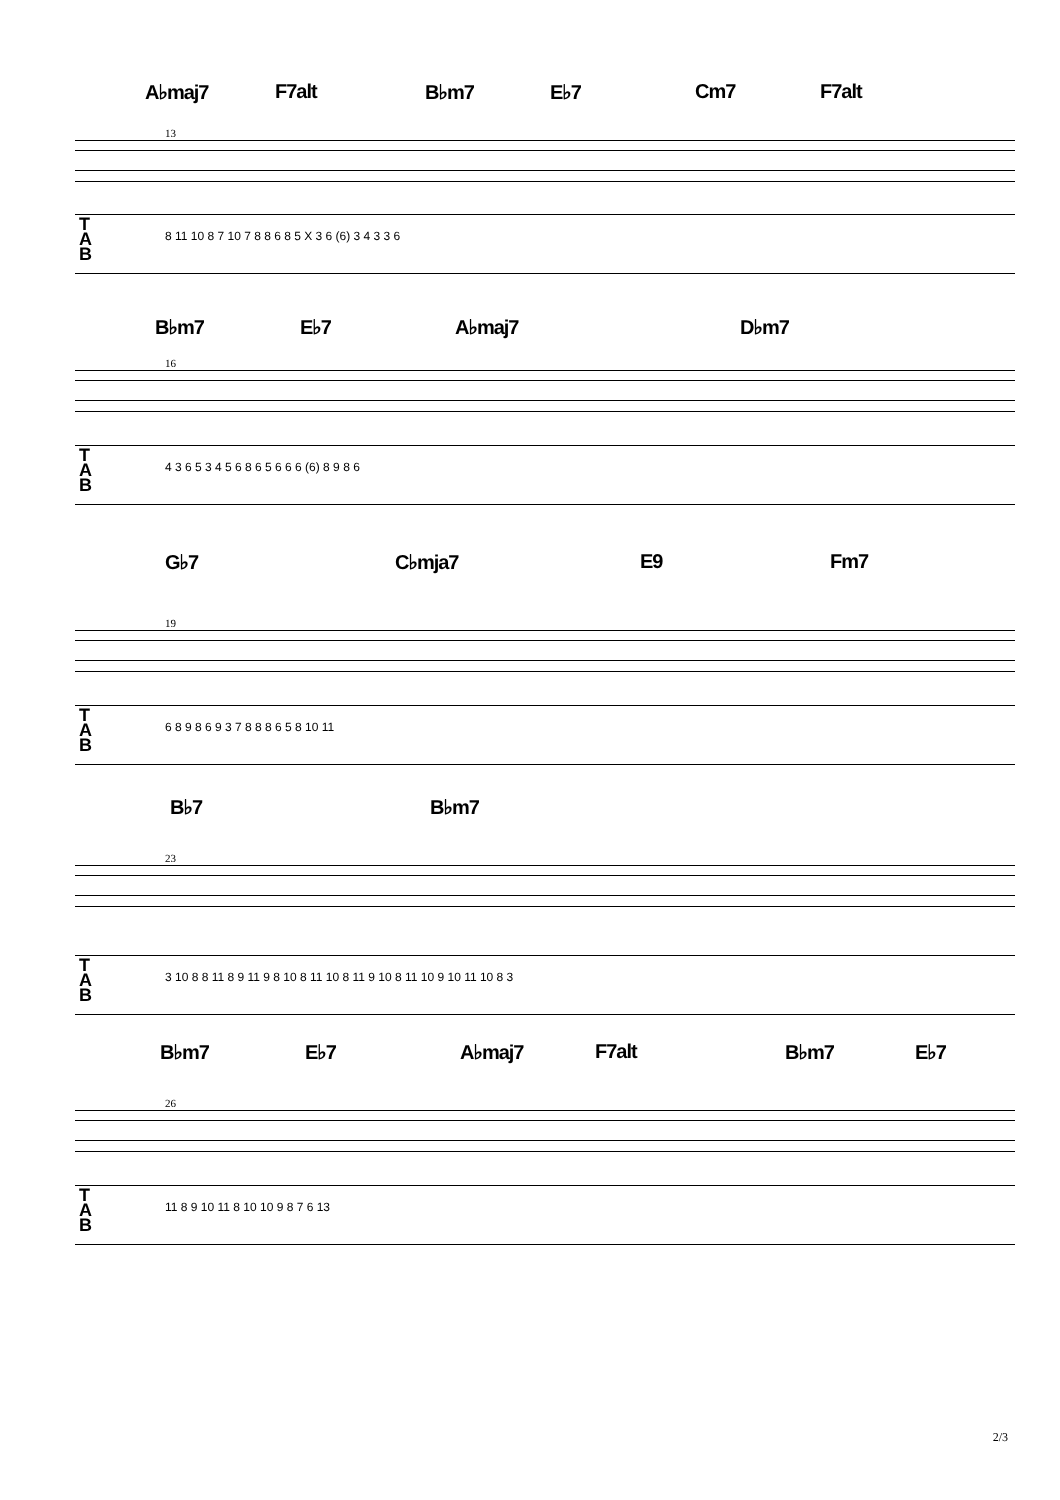A♭maj7 F7alt B♭m7 E♭7 Cm7 F7alt
13
T
A
B
8 11 10 8 7 10 7 8 8 6 8 5 X 3 6 (6) 3 4 3 3 6
B♭m7 E♭7 A♭maj7 D♭m7
16
T
A
B
4 3 6 5 3 4 5 6 8 6 5 6 6 6 (6) 8 9 8 6
G♭7 C♭mja7 E9 Fm7
19
T
A
B
6 8 9 8 6 9 3 7 8 8 8 6 5 8 10 11
B♭7 B♭m7
23
T
A
B
3 10 8 8 11 8 9 11 9 8 10 8 11 10 8 11 9 10 8 11 10 9 10 11 10 8 3
B♭m7 E♭7 A♭maj7 F7alt B♭m7 E♭7
26
T
A
B
11 8 9 10 11 8 10 10 9 8 7 6 13
2/3